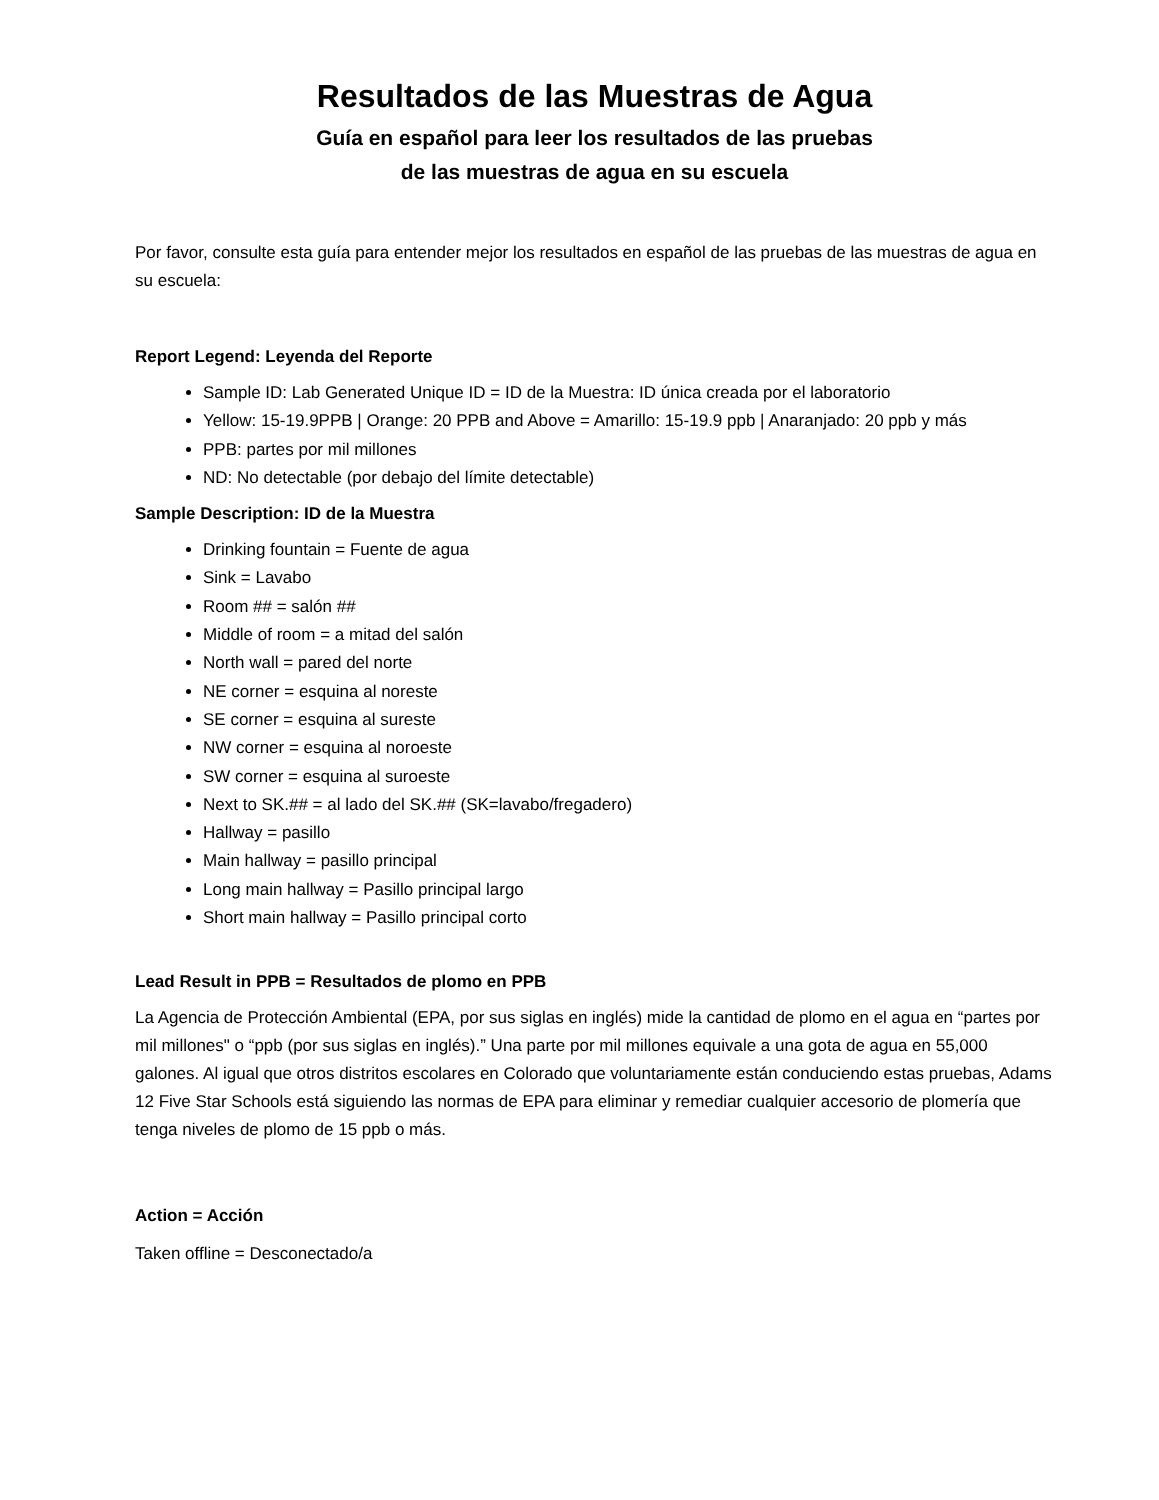Resultados de las Muestras de Agua
Guía en español para leer los resultados de las pruebas
de las muestras de agua en su escuela
Por favor, consulte esta guía para entender mejor los resultados en español de las pruebas de las muestras de agua en su escuela:
Report Legend: Leyenda del Reporte
Sample ID: Lab Generated Unique ID = ID de la Muestra: ID única creada por el laboratorio
Yellow: 15-19.9PPB | Orange: 20 PPB and Above = Amarillo: 15-19.9 ppb | Anaranjado: 20 ppb y más
PPB: partes por mil millones
ND: No detectable (por debajo del límite detectable)
Sample Description: ID de la Muestra
Drinking fountain = Fuente de agua
Sink = Lavabo
Room ## = salón ##
Middle of room = a mitad del salón
North wall = pared del norte
NE corner = esquina al noreste
SE corner = esquina al sureste
NW corner = esquina al noroeste
SW corner = esquina al suroeste
Next to SK.## = al lado del SK.## (SK=lavabo/fregadero)
Hallway = pasillo
Main hallway = pasillo principal
Long main hallway = Pasillo principal largo
Short main hallway = Pasillo principal corto
Lead Result in PPB = Resultados de plomo en PPB
La Agencia de Protección Ambiental (EPA, por sus siglas en inglés) mide la cantidad de plomo en el agua en “partes por mil millones" o “ppb (por sus siglas en inglés).” Una parte por mil millones equivale a una gota de agua en 55,000 galones. Al igual que otros distritos escolares en Colorado que voluntariamente están conduciendo estas pruebas, Adams 12 Five Star Schools está siguiendo las normas de EPA para eliminar y remediar cualquier accesorio de plomería que tenga niveles de plomo de 15 ppb o más.
Action = Acción
Taken offline = Desconectado/a